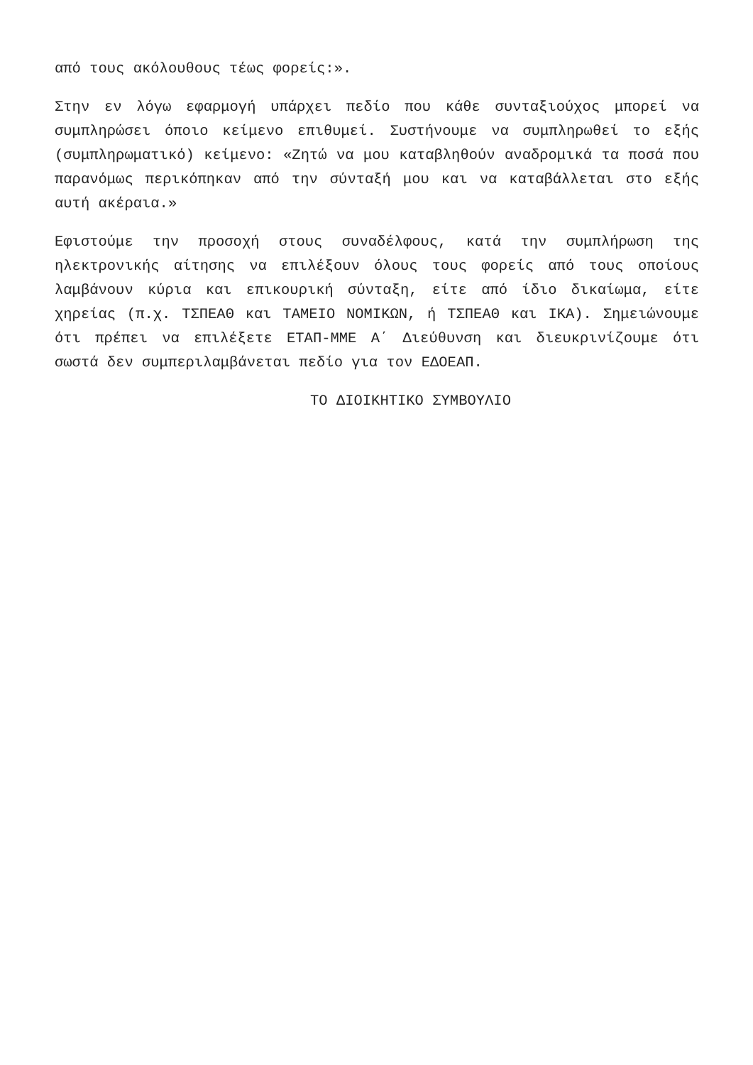από τους ακόλουθους τέως φορείς:».
Στην εν λόγω εφαρμογή υπάρχει πεδίο που κάθε συνταξιούχος μπορεί να συμπληρώσει όποιο κείμενο επιθυμεί. Συστήνουμε να συμπληρωθεί το εξής (συμπληρωματικό) κείμενο: «Ζητώ να μου καταβληθούν αναδρομικά τα ποσά που παρανόμως περικόπηκαν από την σύνταξή μου και να καταβάλλεται στο εξής αυτή ακέραια.»
Εφιστούμε την προσοχή στους συναδέλφους, κατά την συμπλήρωση της ηλεκτρονικής αίτησης να επιλέξουν όλους τους φορείς από τους οποίους λαμβάνουν κύρια και επικουρική σύνταξη, είτε από ίδιο δικαίωμα, είτε χηρείας (π.χ. ΤΣΠΕΑΘ και ΤΑΜΕΙΟ ΝΟΜΙΚΩΝ, ή ΤΣΠΕΑΘ και ΙΚΑ). Σημειώνουμε ότι πρέπει να επιλέξετε ΕΤΑΠ-ΜΜΕ Α΄ Διεύθυνση και διευκρινίζουμε ότι σωστά δεν συμπεριλαμβάνεται πεδίο για τον ΕΔΟΕΑΠ.
ΤΟ ΔΙΟΙΚΗΤΙΚΟ ΣΥΜΒΟΥΛΙΟ